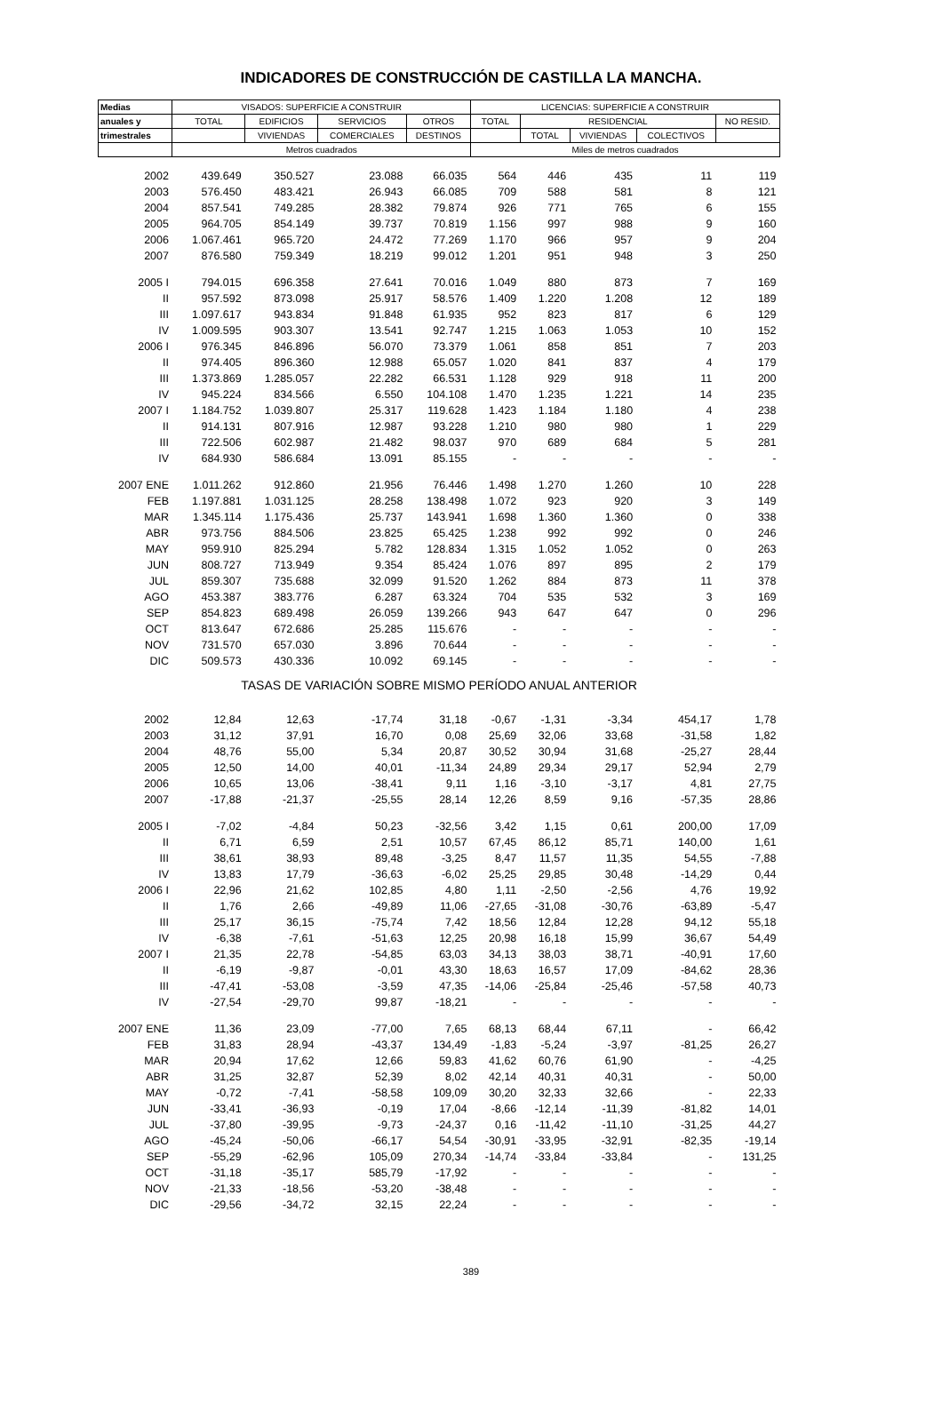INDICADORES DE CONSTRUCCIÓN DE CASTILLA LA MANCHA.
| Medias | VISADOS: SUPERFICIE A CONSTRUIR | | | | LICENCIAS: SUPERFICIE A CONSTRUIR | | | | |
| --- | --- | --- | --- | --- | --- | --- | --- | --- | --- |
| anuales y | TOTAL | EDIFICIOS | SERVICIOS | OTROS | TOTAL | RESIDENCIAL | | | NO RESID. |
| trimestrales | | VIVIENDAS | COMERCIALES | DESTINOS | | TOTAL | VIVIENDAS | COLECTIVOS | |
| | Metros cuadrados | | | | Miles de metros cuadrados | | | | |
| 2002 | 439.649 | 350.527 | 23.088 | 66.035 | 564 | 446 | 435 | 11 | 119 |
| 2003 | 576.450 | 483.421 | 26.943 | 66.085 | 709 | 588 | 581 | 8 | 121 |
| 2004 | 857.541 | 749.285 | 28.382 | 79.874 | 926 | 771 | 765 | 6 | 155 |
| 2005 | 964.705 | 854.149 | 39.737 | 70.819 | 1.156 | 997 | 988 | 9 | 160 |
| 2006 | 1.067.461 | 965.720 | 24.472 | 77.269 | 1.170 | 966 | 957 | 9 | 204 |
| 2007 | 876.580 | 759.349 | 18.219 | 99.012 | 1.201 | 951 | 948 | 3 | 250 |
| 2005 I | 794.015 | 696.358 | 27.641 | 70.016 | 1.049 | 880 | 873 | 7 | 169 |
| II | 957.592 | 873.098 | 25.917 | 58.576 | 1.409 | 1.220 | 1.208 | 12 | 189 |
| III | 1.097.617 | 943.834 | 91.848 | 61.935 | 952 | 823 | 817 | 6 | 129 |
| IV | 1.009.595 | 903.307 | 13.541 | 92.747 | 1.215 | 1.063 | 1.053 | 10 | 152 |
| 2006 I | 976.345 | 846.896 | 56.070 | 73.379 | 1.061 | 858 | 851 | 7 | 203 |
| II | 974.405 | 896.360 | 12.988 | 65.057 | 1.020 | 841 | 837 | 4 | 179 |
| III | 1.373.869 | 1.285.057 | 22.282 | 66.531 | 1.128 | 929 | 918 | 11 | 200 |
| IV | 945.224 | 834.566 | 6.550 | 104.108 | 1.470 | 1.235 | 1.221 | 14 | 235 |
| 2007 I | 1.184.752 | 1.039.807 | 25.317 | 119.628 | 1.423 | 1.184 | 1.180 | 4 | 238 |
| II | 914.131 | 807.916 | 12.987 | 93.228 | 1.210 | 980 | 980 | 1 | 229 |
| III | 722.506 | 602.987 | 21.482 | 98.037 | 970 | 689 | 684 | 5 | 281 |
| IV | 684.930 | 586.684 | 13.091 | 85.155 | - | - | - | - | - |
| 2007 ENE | 1.011.262 | 912.860 | 21.956 | 76.446 | 1.498 | 1.270 | 1.260 | 10 | 228 |
| FEB | 1.197.881 | 1.031.125 | 28.258 | 138.498 | 1.072 | 923 | 920 | 3 | 149 |
| MAR | 1.345.114 | 1.175.436 | 25.737 | 143.941 | 1.698 | 1.360 | 1.360 | 0 | 338 |
| ABR | 973.756 | 884.506 | 23.825 | 65.425 | 1.238 | 992 | 992 | 0 | 246 |
| MAY | 959.910 | 825.294 | 5.782 | 128.834 | 1.315 | 1.052 | 1.052 | 0 | 263 |
| JUN | 808.727 | 713.949 | 9.354 | 85.424 | 1.076 | 897 | 895 | 2 | 179 |
| JUL | 859.307 | 735.688 | 32.099 | 91.520 | 1.262 | 884 | 873 | 11 | 378 |
| AGO | 453.387 | 383.776 | 6.287 | 63.324 | 704 | 535 | 532 | 3 | 169 |
| SEP | 854.823 | 689.498 | 26.059 | 139.266 | 943 | 647 | 647 | 0 | 296 |
| OCT | 813.647 | 672.686 | 25.285 | 115.676 | - | - | - | - | - |
| NOV | 731.570 | 657.030 | 3.896 | 70.644 | - | - | - | - | - |
| DIC | 509.573 | 430.336 | 10.092 | 69.145 | - | - | - | - | - |
| TASAS DE VARIACIÓN SOBRE MISMO PERÍODO ANUAL ANTERIOR | | | | | | | | | |
| 2002 | 12,84 | 12,63 | -17,74 | 31,18 | -0,67 | -1,31 | -3,34 | 454,17 | 1,78 |
| 2003 | 31,12 | 37,91 | 16,70 | 0,08 | 25,69 | 32,06 | 33,68 | -31,58 | 1,82 |
| 2004 | 48,76 | 55,00 | 5,34 | 20,87 | 30,52 | 30,94 | 31,68 | -25,27 | 28,44 |
| 2005 | 12,50 | 14,00 | 40,01 | -11,34 | 24,89 | 29,34 | 29,17 | 52,94 | 2,79 |
| 2006 | 10,65 | 13,06 | -38,41 | 9,11 | 1,16 | -3,10 | -3,17 | 4,81 | 27,75 |
| 2007 | -17,88 | -21,37 | -25,55 | 28,14 | 12,26 | 8,59 | 9,16 | -57,35 | 28,86 |
| 2005 I | -7,02 | -4,84 | 50,23 | -32,56 | 3,42 | 1,15 | 0,61 | 200,00 | 17,09 |
| II | 6,71 | 6,59 | 2,51 | 10,57 | 67,45 | 86,12 | 85,71 | 140,00 | 1,61 |
| III | 38,61 | 38,93 | 89,48 | -3,25 | 8,47 | 11,57 | 11,35 | 54,55 | -7,88 |
| IV | 13,83 | 17,79 | -36,63 | -6,02 | 25,25 | 29,85 | 30,48 | -14,29 | 0,44 |
| 2006 I | 22,96 | 21,62 | 102,85 | 4,80 | 1,11 | -2,50 | -2,56 | 4,76 | 19,92 |
| II | 1,76 | 2,66 | -49,89 | 11,06 | -27,65 | -31,08 | -30,76 | -63,89 | -5,47 |
| III | 25,17 | 36,15 | -75,74 | 7,42 | 18,56 | 12,84 | 12,28 | 94,12 | 55,18 |
| IV | -6,38 | -7,61 | -51,63 | 12,25 | 20,98 | 16,18 | 15,99 | 36,67 | 54,49 |
| 2007 I | 21,35 | 22,78 | -54,85 | 63,03 | 34,13 | 38,03 | 38,71 | -40,91 | 17,60 |
| II | -6,19 | -9,87 | -0,01 | 43,30 | 18,63 | 16,57 | 17,09 | -84,62 | 28,36 |
| III | -47,41 | -53,08 | -3,59 | 47,35 | -14,06 | -25,84 | -25,46 | -57,58 | 40,73 |
| IV | -27,54 | -29,70 | 99,87 | -18,21 | - | - | - | - | - |
| 2007 ENE | 11,36 | 23,09 | -77,00 | 7,65 | 68,13 | 68,44 | 67,11 | - | 66,42 |
| FEB | 31,83 | 28,94 | -43,37 | 134,49 | -1,83 | -5,24 | -3,97 | -81,25 | 26,27 |
| MAR | 20,94 | 17,62 | 12,66 | 59,83 | 41,62 | 60,76 | 61,90 | - | -4,25 |
| ABR | 31,25 | 32,87 | 52,39 | 8,02 | 42,14 | 40,31 | 40,31 | - | 50,00 |
| MAY | -0,72 | -7,41 | -58,58 | 109,09 | 30,20 | 32,33 | 32,66 | - | 22,33 |
| JUN | -33,41 | -36,93 | -0,19 | 17,04 | -8,66 | -12,14 | -11,39 | -81,82 | 14,01 |
| JUL | -37,80 | -39,95 | -9,73 | -24,37 | 0,16 | -11,42 | -11,10 | -31,25 | 44,27 |
| AGO | -45,24 | -50,06 | -66,17 | 54,54 | -30,91 | -33,95 | -32,91 | -82,35 | -19,14 |
| SEP | -55,29 | -62,96 | 105,09 | 270,34 | -14,74 | -33,84 | -33,84 | - | 131,25 |
| OCT | -31,18 | -35,17 | 585,79 | -17,92 | - | - | - | - | - |
| NOV | -21,33 | -18,56 | -53,20 | -38,48 | - | - | - | - | - |
| DIC | -29,56 | -34,72 | 32,15 | 22,24 | - | - | - | - | - |
389